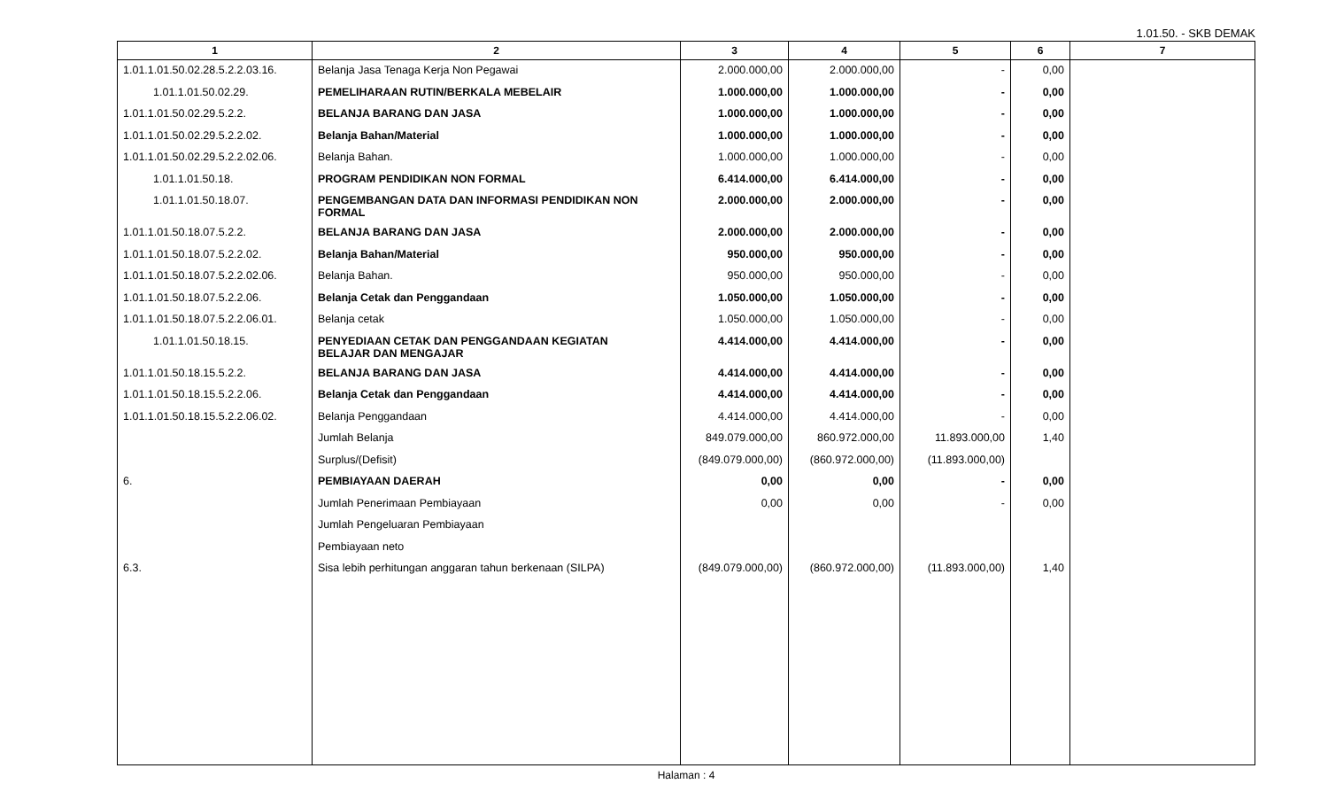1.01.50. - SKB DEMAK
| 1 | 2 | 3 | 4 | 5 | 6 | 7 |
| --- | --- | --- | --- | --- | --- | --- |
| 1.01.1.01.50.02.28.5.2.2.03.16. | Belanja Jasa Tenaga Kerja Non Pegawai | 2.000.000,00 | 2.000.000,00 | - | 0,00 | |
| 1.01.1.01.50.02.29. | PEMELIHARAAN RUTIN/BERKALA MEBELAIR | 1.000.000,00 | 1.000.000,00 | - | 0,00 | |
| 1.01.1.01.50.02.29.5.2.2. | BELANJA BARANG DAN JASA | 1.000.000,00 | 1.000.000,00 | - | 0,00 | |
| 1.01.1.01.50.02.29.5.2.2.02. | Belanja Bahan/Material | 1.000.000,00 | 1.000.000,00 | - | 0,00 | |
| 1.01.1.01.50.02.29.5.2.2.02.06. | Belanja Bahan. | 1.000.000,00 | 1.000.000,00 | - | 0,00 | |
| 1.01.1.01.50.18. | PROGRAM PENDIDIKAN NON FORMAL | 6.414.000,00 | 6.414.000,00 | - | 0,00 | |
| 1.01.1.01.50.18.07. | PENGEMBANGAN DATA DAN INFORMASI PENDIDIKAN NON FORMAL | 2.000.000,00 | 2.000.000,00 | - | 0,00 | |
| 1.01.1.01.50.18.07.5.2.2. | BELANJA BARANG DAN JASA | 2.000.000,00 | 2.000.000,00 | - | 0,00 | |
| 1.01.1.01.50.18.07.5.2.2.02. | Belanja Bahan/Material | 950.000,00 | 950.000,00 | - | 0,00 | |
| 1.01.1.01.50.18.07.5.2.2.02.06. | Belanja Bahan. | 950.000,00 | 950.000,00 | - | 0,00 | |
| 1.01.1.01.50.18.07.5.2.2.06. | Belanja Cetak dan Penggandaan | 1.050.000,00 | 1.050.000,00 | - | 0,00 | |
| 1.01.1.01.50.18.07.5.2.2.06.01. | Belanja cetak | 1.050.000,00 | 1.050.000,00 | - | 0,00 | |
| 1.01.1.01.50.18.15. | PENYEDIAAN CETAK DAN PENGGANDAAN KEGIATAN BELAJAR DAN MENGAJAR | 4.414.000,00 | 4.414.000,00 | - | 0,00 | |
| 1.01.1.01.50.18.15.5.2.2. | BELANJA BARANG DAN JASA | 4.414.000,00 | 4.414.000,00 | - | 0,00 | |
| 1.01.1.01.50.18.15.5.2.2.06. | Belanja Cetak dan Penggandaan | 4.414.000,00 | 4.414.000,00 | - | 0,00 | |
| 1.01.1.01.50.18.15.5.2.2.06.02. | Belanja Penggandaan | 4.414.000,00 | 4.414.000,00 | - | 0,00 | |
| | Jumlah Belanja | 849.079.000,00 | 860.972.000,00 | 11.893.000,00 | 1,40 | |
| | Surplus/(Defisit) | (849.079.000,00) | (860.972.000,00) | (11.893.000,00) | | |
| 6. | PEMBIAYAAN DAERAH | 0,00 | 0,00 | - | 0,00 | |
| | Jumlah Penerimaan Pembiayaan | 0,00 | 0,00 | - | 0,00 | |
| | Jumlah Pengeluaran Pembiayaan | | | | | |
| | Pembiayaan neto | | | | | |
| 6.3. | Sisa lebih perhitungan anggaran tahun berkenaan (SILPA) | (849.079.000,00) | (860.972.000,00) | (11.893.000,00) | 1,40 | |
Halaman : 4